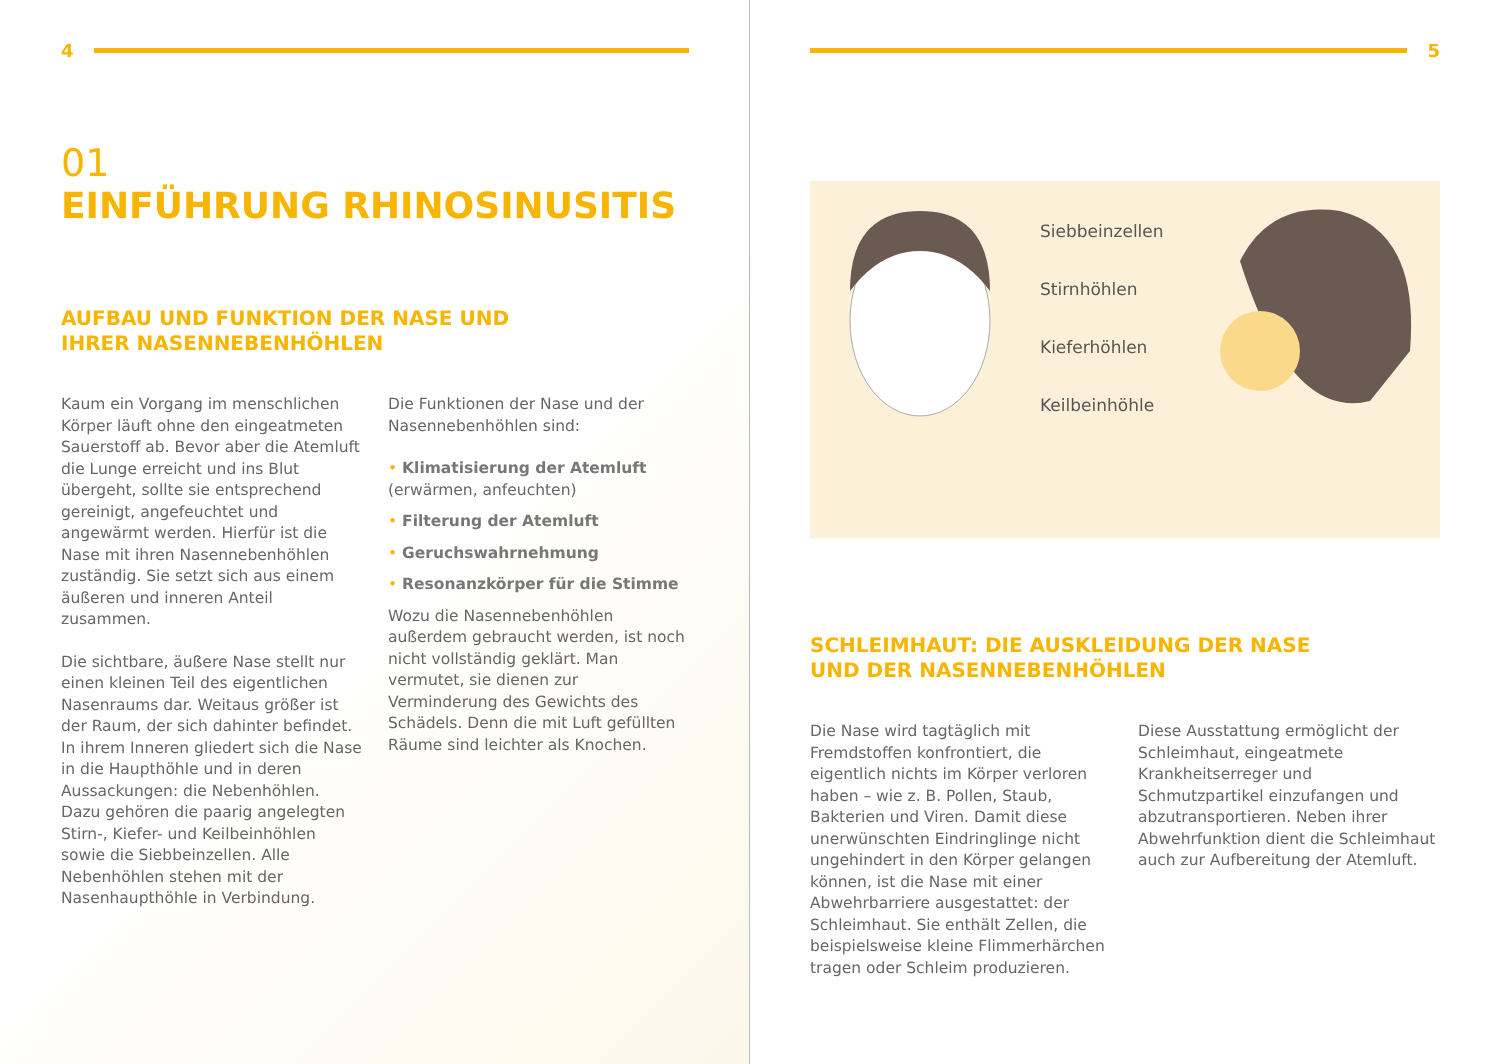4
01
EINFÜHRUNG RHINOSINUSITIS
AUFBAU UND FUNKTION DER NASE UND
IHRER NASENNEBENHÖHLEN
Kaum ein Vorgang im menschlichen Körper läuft ohne den eingeatmeten Sauerstoff ab. Bevor aber die Atemluft die Lunge erreicht und ins Blut übergeht, sollte sie entsprechend gereinigt, angefeuchtet und angewärmt werden. Hierfür ist die Nase mit ihren Nasennebenhöhlen zuständig. Sie setzt sich aus einem äußeren und inneren Anteil zusammen.
Die sichtbare, äußere Nase stellt nur einen kleinen Teil des eigentlichen Nasenraums dar. Weitaus größer ist der Raum, der sich dahinter befindet. In ihrem Inneren gliedert sich die Nase in die Haupthöhle und in deren Aussackungen: die Nebenhöhlen. Dazu gehören die paarig angelegten Stirn-, Kiefer- und Keilbeinhöhlen sowie die Siebbeinzellen. Alle Nebenhöhlen stehen mit der Nasenhaupthöhle in Verbindung.
Die Funktionen der Nase und der Nasennebenhöhlen sind:
• Klimatisierung der Atemluft
(erwärmen, anfeuchten)
• Filterung der Atemluft
• Geruchswahrnehmung
• Resonanzkörper für die Stimme
Wozu die Nasennebenhöhlen außerdem gebraucht werden, ist noch nicht vollständig geklärt. Man vermutet, sie dienen zur Verminderung des Gewichts des Schädels. Denn die mit Luft gefüllten Räume sind leichter als Knochen.
5
Siebbeinzellen
Stirnhöhlen
Kieferhöhlen
Keilbeinhöhle
SCHLEIMHAUT: DIE AUSKLEIDUNG DER NASE
UND DER NASENNEBENHÖHLEN
Die Nase wird tagtäglich mit Fremdstoffen konfrontiert, die eigentlich nichts im Körper verloren haben – wie z. B. Pollen, Staub, Bakterien und Viren. Damit diese unerwünschten Eindringlinge nicht ungehindert in den Körper gelangen können, ist die Nase mit einer Abwehrbarriere ausgestattet: der Schleimhaut. Sie enthält Zellen, die beispielsweise kleine Flimmerhärchen tragen oder Schleim produzieren.
Diese Ausstattung ermöglicht der Schleimhaut, eingeatmete Krankheitserreger und Schmutzpartikel einzufangen und abzutransportieren. Neben ihrer Abwehrfunktion dient die Schleimhaut auch zur Aufbereitung der Atemluft.